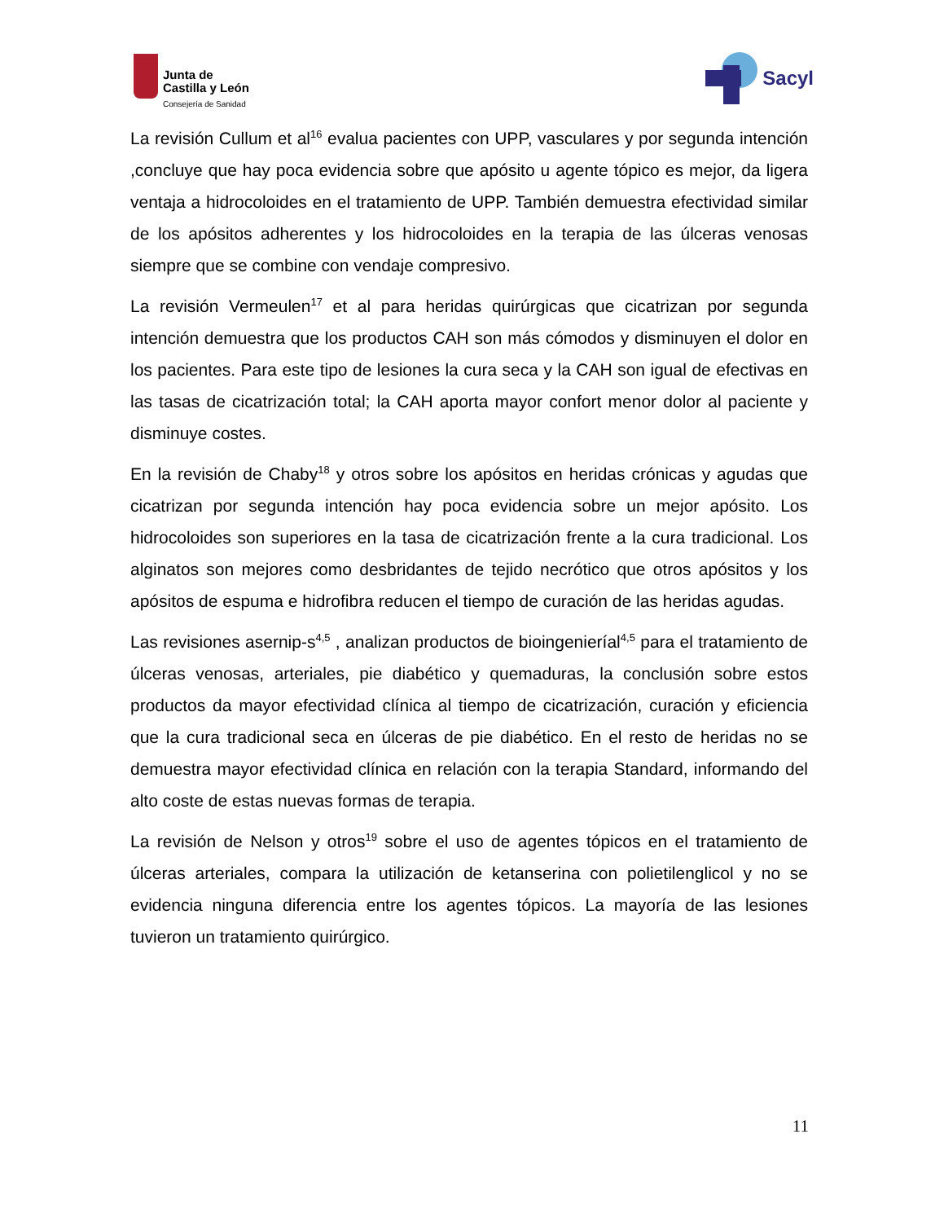Junta de
Castilla y León
Consejería de Sanidad
Sacyl
La revisión Cullum et al<sup>16</sup> evalua pacientes con UPP, vasculares y por segunda intención ,concluye que hay poca evidencia sobre que apósito u agente tópico es mejor, da ligera ventaja a hidrocoloides en el tratamiento de UPP. También demuestra efectividad similar de los apósitos adherentes y los hidrocoloides en la terapia de las úlceras venosas siempre que se combine con vendaje compresivo.
La revisión Vermeulen<sup>17</sup> et al para heridas quirúrgicas que cicatrizan por segunda intención demuestra que los productos CAH son más cómodos y disminuyen el dolor en los pacientes. Para este tipo de lesiones la cura seca y la CAH son igual de efectivas en las tasas de cicatrización total; la CAH aporta mayor confort menor dolor al paciente y disminuye costes.
En la revisión de Chaby<sup>18</sup> y otros sobre los apósitos en heridas crónicas y agudas que cicatrizan por segunda intención hay poca evidencia sobre un mejor apósito. Los hidrocoloides son superiores en la tasa de cicatrización frente a la cura tradicional. Los alginatos son mejores como desbridantes de tejido necrótico que otros apósitos y los apósitos de espuma e hidrofibra reducen el tiempo de curación de las heridas agudas.
Las revisiones asernip-s<sup>4,5</sup> , analizan productos de bioingenieríal<sup>4,5</sup> para el tratamiento de úlceras venosas, arteriales, pie diabético y quemaduras, la conclusión sobre estos productos da mayor efectividad clínica al tiempo de cicatrización, curación y eficiencia que la cura tradicional seca en úlceras de pie diabético. En el resto de heridas no se demuestra mayor efectividad clínica en relación con la terapia Standard, informando del alto coste de estas nuevas formas de terapia.
La revisión de Nelson y otros<sup>19</sup> sobre el uso de agentes tópicos en el tratamiento de úlceras arteriales, compara la utilización de ketanserina con polietilenglicol y no se evidencia ninguna diferencia entre los agentes tópicos. La mayoría de las lesiones tuvieron un tratamiento quirúrgico.
11